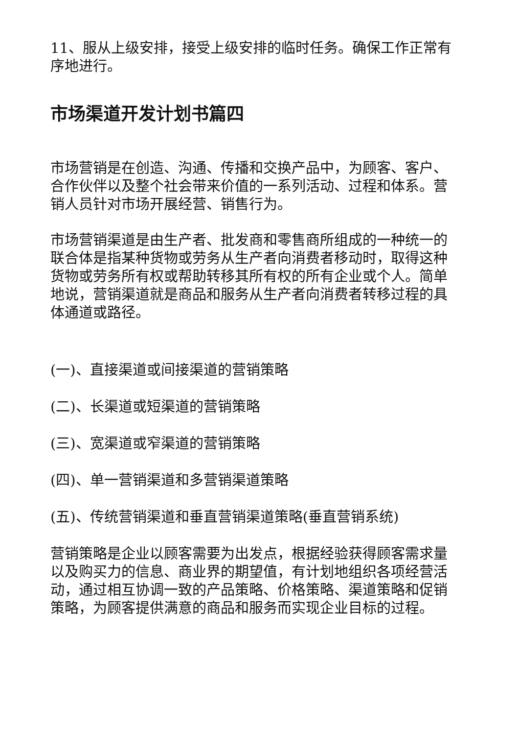11、服从上级安排，接受上级安排的临时任务。确保工作正常有序地进行。
市场渠道开发计划书篇四
市场营销是在创造、沟通、传播和交换产品中，为顾客、客户、合作伙伴以及整个社会带来价值的一系列活动、过程和体系。营销人员针对市场开展经营、销售行为。
市场营销渠道是由生产者、批发商和零售商所组成的一种统一的联合体是指某种货物或劳务从生产者向消费者移动时，取得这种货物或劳务所有权或帮助转移其所有权的所有企业或个人。简单地说，营销渠道就是商品和服务从生产者向消费者转移过程的具体通道或路径。
(一)、直接渠道或间接渠道的营销策略
(二)、长渠道或短渠道的营销策略
(三)、宽渠道或窄渠道的营销策略
(四)、单一营销渠道和多营销渠道策略
(五)、传统营销渠道和垂直营销渠道策略(垂直营销系统)
营销策略是企业以顾客需要为出发点，根据经验获得顾客需求量以及购买力的信息、商业界的期望值，有计划地组织各项经营活动，通过相互协调一致的产品策略、价格策略、渠道策略和促销策略，为顾客提供满意的商品和服务而实现企业目标的过程。